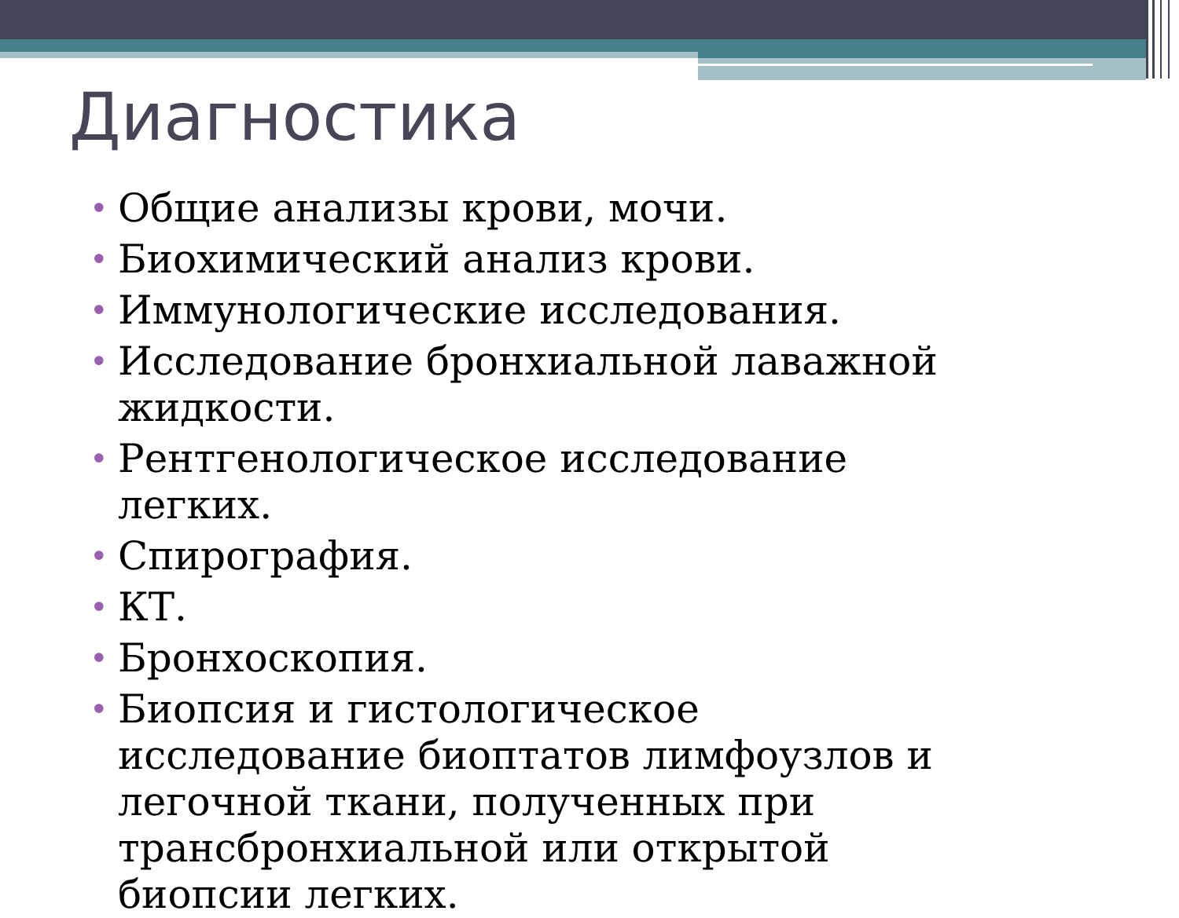Диагностика
• Общие анализы крови, мочи.
• Биохимический анализ крови.
• Иммунологические исследования.
• Исследование бронхиальной лаважной жидкости.
• Рентгенологическое исследование легких.
• Спирография.
• КТ.
• Бронхоскопия.
• Биопсия и гистологическое исследование биоптатов лимфоузлов и легочной ткани, полученных при трансбронхиальной или открытой биопсии легких.